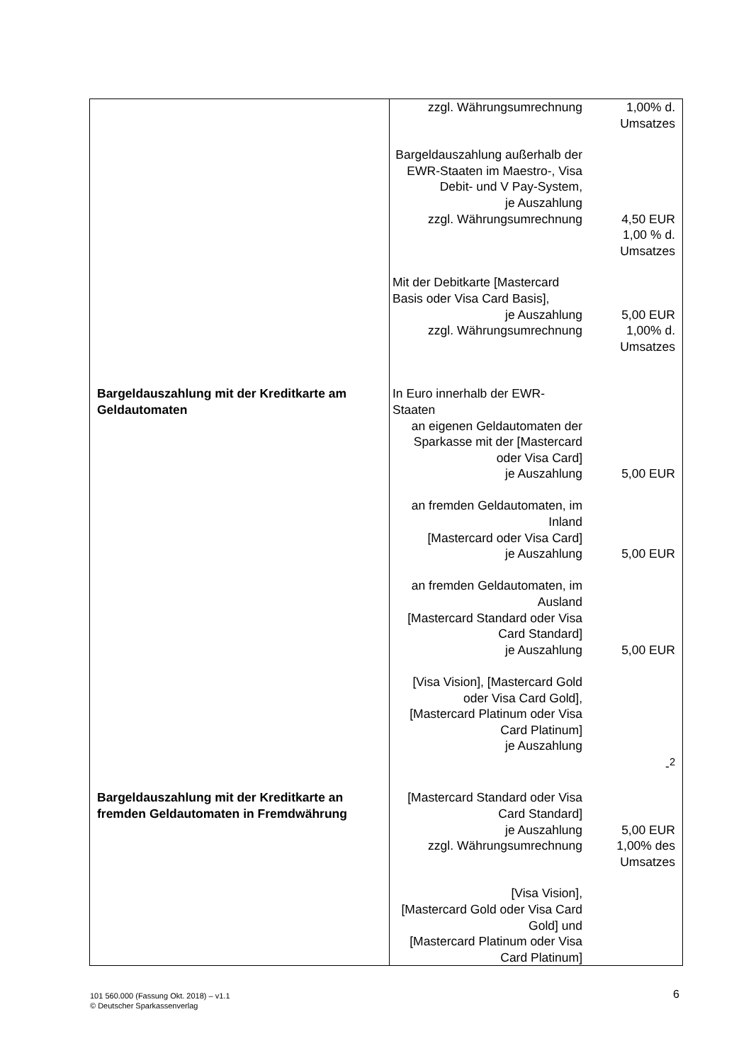| | zzgl. Währungsumrechnung | 1,00% d. Umsatzes |
| | Bargeldauszahlung außerhalb der EWR-Staaten im Maestro-, Visa Debit- und V Pay-System, je Auszahlung zzgl. Währungsumrechnung | 4,50 EUR 1,00 % d. Umsatzes |
| | Mit der Debitkarte [Mastercard Basis oder Visa Card Basis], je Auszahlung zzgl. Währungsumrechnung | 5,00 EUR 1,00% d. Umsatzes |
| Bargeldauszahlung mit der Kreditkarte am Geldautomaten | In Euro innerhalb der EWR-Staaten an eigenen Geldautomaten der Sparkasse mit der [Mastercard oder Visa Card] je Auszahlung an fremden Geldautomaten, im Inland [Mastercard oder Visa Card] je Auszahlung an fremden Geldautomaten, im Ausland [Mastercard Standard oder Visa Card Standard] je Auszahlung [Visa Vision], [Mastercard Gold oder Visa Card Gold], [Mastercard Platinum oder Visa Card Platinum] je Auszahlung | 5,00 EUR 5,00 EUR 5,00 EUR -<sup>2</sup> |
| Bargeldauszahlung mit der Kreditkarte an fremden Geldautomaten in Fremdwährung | [Mastercard Standard oder Visa Card Standard] je Auszahlung zzgl. Währungsumrechnung | 5,00 EUR 1,00% des Umsatzes |
| | [Visa Vision], [Mastercard Gold oder Visa Card Gold] und [Mastercard Platinum oder Visa Card Platinum] | |
101 560.000 (Fassung Okt. 2018) – v1.1
© Deutscher Sparkassenverlag
6